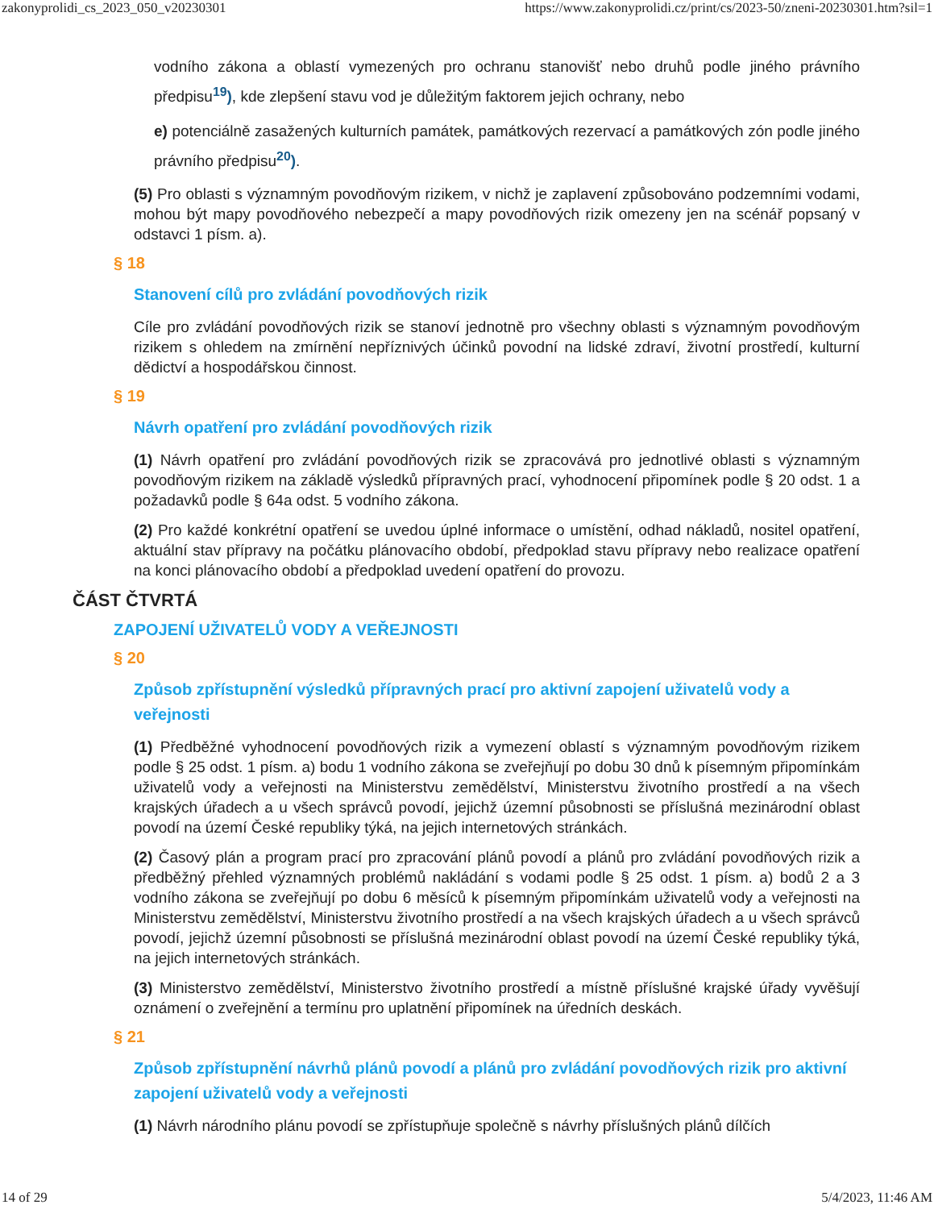zakonyprolidi_cs_2023_050_v20230301 https://www.zakonyprolidi.cz/print/cs/2023-50/zneni-20230301.htm?sil=1
vodního zákona a oblastí vymezených pro ochranu stanovišť nebo druhů podle jiného právního předpisu<sup>19</sup>), kde zlepšení stavu vod je důležitým faktorem jejich ochrany, nebo
e) potenciálně zasažených kulturních památek, památkových rezervací a památkových zón podle jiného právního předpisu<sup>20</sup>).
(5) Pro oblasti s významným povodňovým rizikem, v nichž je zaplavení způsobováno podzemními vodami, mohou být mapy povodňového nebezpečí a mapy povodňových rizik omezeny jen na scénář popsaný v odstavci 1 písm. a).
§ 18
Stanovení cílů pro zvládání povodňových rizik
Cíle pro zvládání povodňových rizik se stanoví jednotně pro všechny oblasti s významným povodňovým rizikem s ohledem na zmírnění nepříznivých účinků povodní na lidské zdraví, životní prostředí, kulturní dědictví a hospodářskou činnost.
§ 19
Návrh opatření pro zvládání povodňových rizik
(1) Návrh opatření pro zvládání povodňových rizik se zpracovává pro jednotlivé oblasti s významným povodňovým rizikem na základě výsledků přípravných prací, vyhodnocení připomínek podle § 20 odst. 1 a požadavků podle § 64a odst. 5 vodního zákona.
(2) Pro každé konkrétní opatření se uvedou úplné informace o umístění, odhad nákladů, nositel opatření, aktuální stav přípravy na počátku plánovacího období, předpoklad stavu přípravy nebo realizace opatření na konci plánovacího období a předpoklad uvedení opatření do provozu.
ČÁST ČTVRTÁ
ZAPOJENÍ UŽIVATELŮ VODY A VEŘEJNOSTI
§ 20
Způsob zpřístupnění výsledků přípravných prací pro aktivní zapojení uživatelů vody a veřejnosti
(1) Předběžné vyhodnocení povodňových rizik a vymezení oblastí s významným povodňovým rizikem podle § 25 odst. 1 písm. a) bodu 1 vodního zákona se zveřejňují po dobu 30 dnů k písemným připomínkám uživatelů vody a veřejnosti na Ministerstvu zemědělství, Ministerstvu životního prostředí a na všech krajských úřadech a u všech správců povodí, jejichž územní působnosti se příslušná mezinárodní oblast povodí na území České republiky týká, na jejich internetových stránkách.
(2) Časový plán a program prací pro zpracování plánů povodí a plánů pro zvládání povodňových rizik a předběžný přehled významných problémů nakládání s vodami podle § 25 odst. 1 písm. a) bodů 2 a 3 vodního zákona se zveřejňují po dobu 6 měsíců k písemným připomínkám uživatelů vody a veřejnosti na Ministerstvu zemědělství, Ministerstvu životního prostředí a na všech krajských úřadech a u všech správců povodí, jejichž územní působnosti se příslušná mezinárodní oblast povodí na území České republiky týká, na jejich internetových stránkách.
(3) Ministerstvo zemědělství, Ministerstvo životního prostředí a místně příslušné krajské úřady vyvěšují oznámení o zveřejnění a termínu pro uplatnění připomínek na úředních deskách.
§ 21
Způsob zpřístupnění návrhů plánů povodí a plánů pro zvládání povodňových rizik pro aktivní zapojení uživatelů vody a veřejnosti
(1) Návrh národního plánu povodí se zpřístupňuje společně s návrhy příslušných plánů dílčích
14 of 29 5/4/2023, 11:46 AM